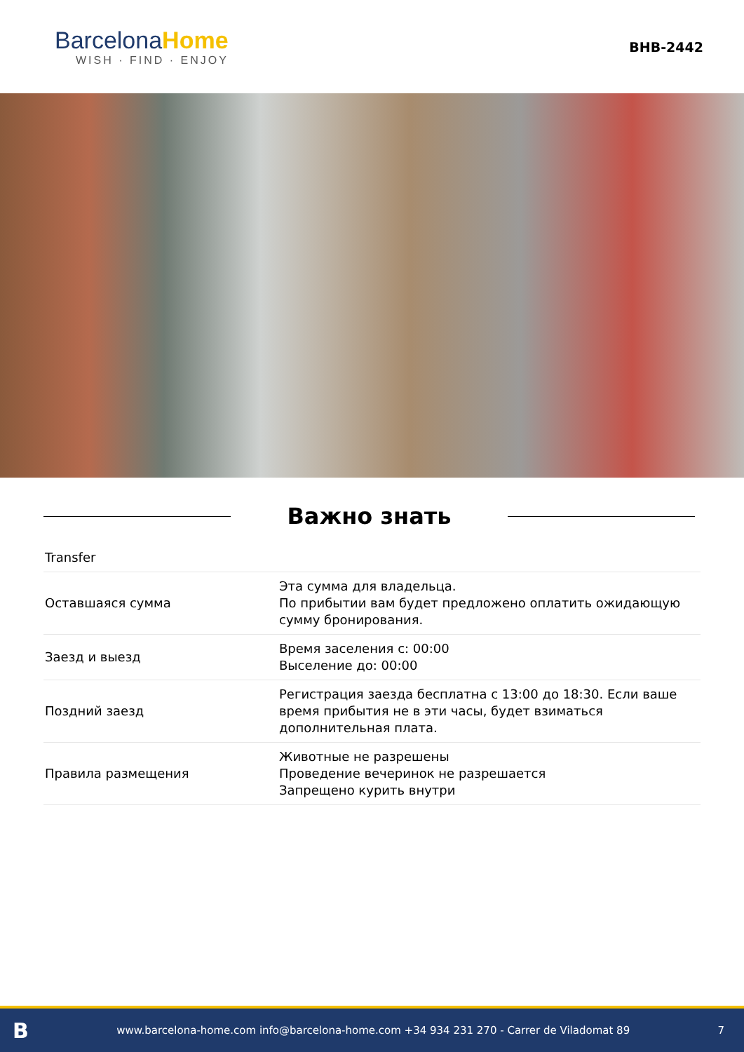Barcelona Home
WISH · FIND · ENJOY
BHB-2442
Важно знать
| Transfer | |
| Оставшаяся сумма | Эта сумма для владельца. По прибытии вам будет предложено оплатить ожидающую сумму бронирования. |
| Заезд и выезд | Время заселения с: 00:00 Выселение до: 00:00 |
| Поздний заезд | Регистрация заезда бесплатна с 13:00 до 18:30. Если ваше время прибытия не в эти часы, будет взиматься дополнительная плата. |
| Правила размещения | Животные не разрешены Проведение вечеринок не разрешается Запрещено курить внутри |
Bwww.barcelona-home.com info@barcelona-home.com +34 934 231 270 - Carrer de Viladomat 89 7